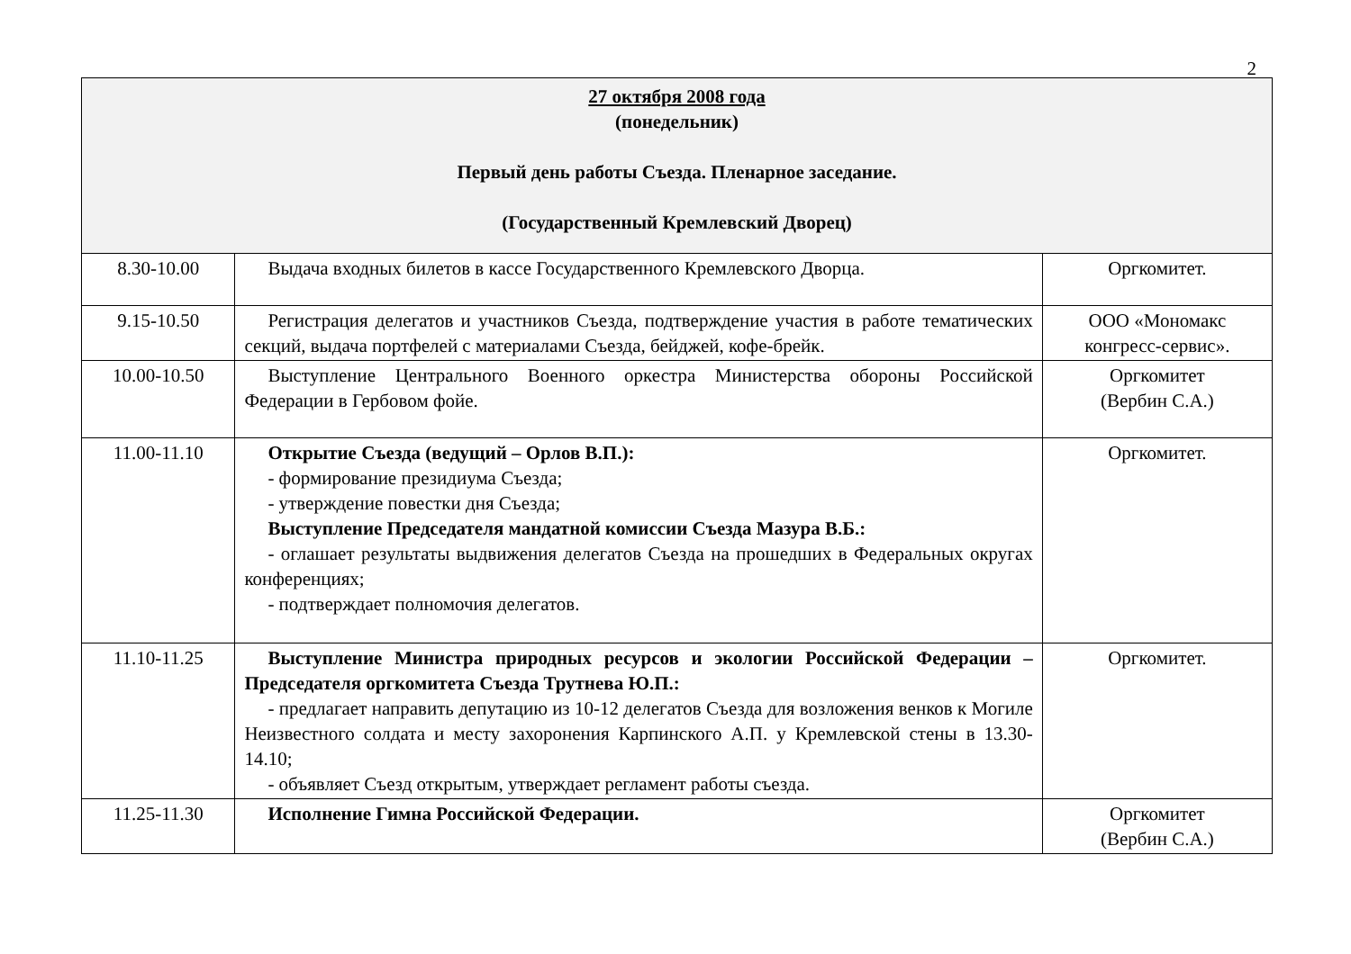2
| 27 октября 2008 года (понедельник) Первый день работы Съезда. Пленарное заседание. (Государственный Кремлевский Дворец) | | |
| 8.30-10.00 | Выдача входных билетов в кассе Государственного Кремлевского Дворца. | Оргкомитет. |
| 9.15-10.50 | Регистрация делегатов и участников Съезда, подтверждение участия в работе тематических секций, выдача портфелей с материалами Съезда, бейджей, кофе-брейк. | ООО «Мономакс конгресс-сервис». |
| 10.00-10.50 | Выступление Центрального Военного оркестра Министерства обороны Российской Федерации в Гербовом фойе. | Оргкомитет (Вербин С.А.) |
| 11.00-11.10 | Открытие Съезда (ведущий – Орлов В.П.): - формирование президиума Съезда; - утверждение повестки дня Съезда; Выступление Председателя мандатной комиссии Съезда Мазура В.Б.: - оглашает результаты выдвижения делегатов Съезда на прошедших в Федеральных округах конференциях; - подтверждает полномочия делегатов. | Оргкомитет. |
| 11.10-11.25 | Выступление Министра природных ресурсов и экологии Российской Федерации – Председателя оргкомитета Съезда Трутнева Ю.П.: - предлагает направить депутацию из 10-12 делегатов Съезда для возложения венков к Могиле Неизвестного солдата и месту захоронения Карпинского А.П. у Кремлевской стены в 13.30-14.10; - объявляет Съезд открытым, утверждает регламент работы съезда. | Оргкомитет. |
| 11.25-11.30 | Исполнение Гимна Российской Федерации. | Оргкомитет (Вербин С.А.) |